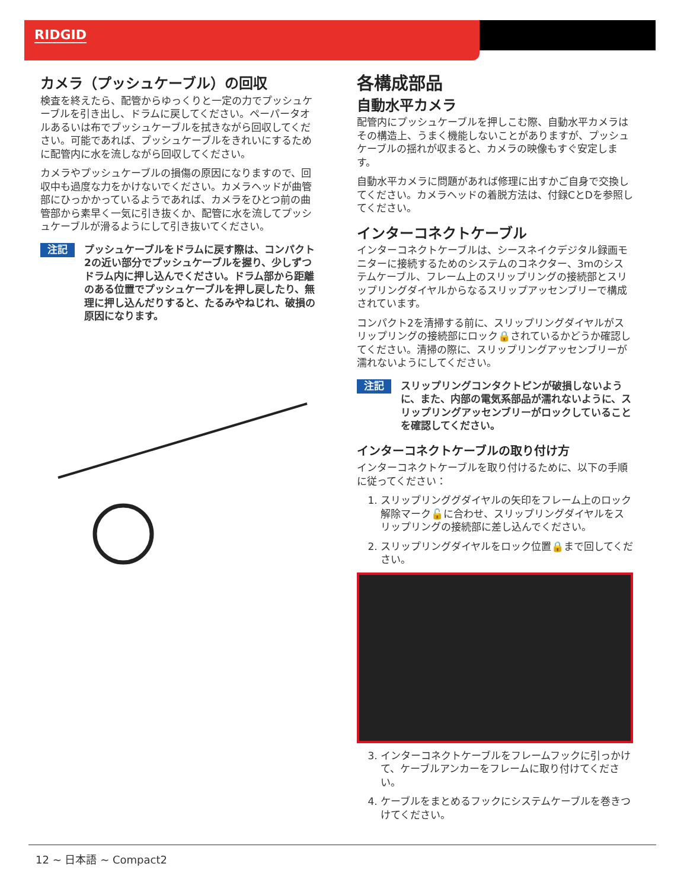RIDGID
カメラ（プッシュケーブル）の回収
検査を終えたら、配管からゆっくりと一定の力でプッシュケーブルを引き出し、ドラムに戻してください。ペーパータオルあるいは布でプッシュケーブルを拭きながら回収してください。可能であれば、プッシュケーブルをきれいにするために配管内に水を流しながら回収してください。
カメラやプッシュケーブルの損傷の原因になりますので、回収中も過度な力をかけないでください。カメラヘッドが曲管部にひっかかっているようであれば、カメラをひとつ前の曲管部から素早く一気に引き抜くか、配管に水を流してプッシュケーブルが滑るようにして引き抜いてください。
注記 プッシュケーブルをドラムに戻す際は、コンパクト2の近い部分でプッシュケーブルを握り、少しずつドラム内に押し込んでください。ドラム部から距離のある位置でプッシュケーブルを押し戻したり、無理に押し込んだりすると、たるみやねじれ、破損の原因になります。
各構成部品
自動水平カメラ
配管内にプッシュケーブルを押しこむ際、自動水平カメラはその構造上、うまく機能しないことがありますが、プッシュケーブルの揺れが収まると、カメラの映像もすぐ安定します。
自動水平カメラに問題があれば修理に出すかご自身で交換してください。カメラヘッドの着脱方法は、付録CとDを参照してください。
インターコネクトケーブル
インターコネクトケーブルは、シースネイクデジタル録画モニターに接続するためのシステムのコネクター、3mのシステムケーブル、フレーム上のスリップリングの接続部とスリップリングダイヤルからなるスリップアッセンブリーで構成されています。
コンパクト2を清掃する前に、スリップリングダイヤルがスリップリングの接続部にロック🔒されているかどうか確認してください。清掃の際に、スリップリングアッセンブリーが濡れないようにしてください。
注記 スリップリングコンタクトピンが破損しないように、また、内部の電気系部品が濡れないように、スリップリングアッセンブリーがロックしていることを確認してください。
インターコネクトケーブルの取り付け方
インターコネクトケーブルを取り付けるために、以下の手順に従ってください：
1. スリップリンググダイヤルの矢印をフレーム上のロック解除マーク🔓に合わせ、スリップリングダイヤルをスリップリングの接続部に差し込んでください。
2. スリップリングダイヤルをロック位置🔒まで回してください。
3. インターコネクトケーブルをフレームフックに引っかけて、ケーブルアンカーをフレームに取り付けてください。
4. ケーブルをまとめるフックにシステムケーブルを巻きつけてください。
12 ~ 日本語 ~ Compact2